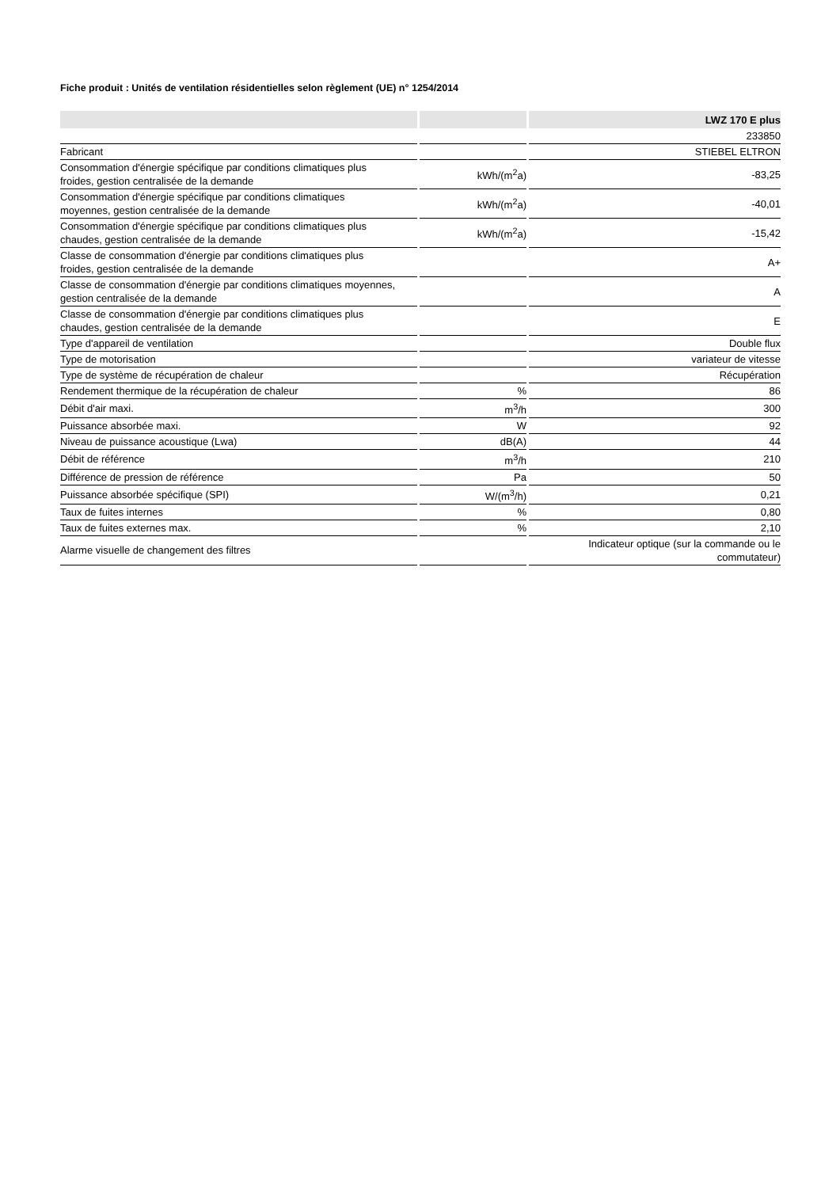Fiche produit : Unités de ventilation résidentielles selon règlement (UE) n° 1254/2014
| | | LWZ 170 E plus |
| --- | --- | --- |
| | | 233850 |
| Fabricant | | STIEBEL ELTRON |
| Consommation d'énergie spécifique par conditions climatiques plus froides, gestion centralisée de la demande | kWh/(m<sup>2</sup>a) | -83,25 |
| Consommation d'énergie spécifique par conditions climatiques moyennes, gestion centralisée de la demande | kWh/(m<sup>2</sup>a) | -40,01 |
| Consommation d'énergie spécifique par conditions climatiques plus chaudes, gestion centralisée de la demande | kWh/(m<sup>2</sup>a) | -15,42 |
| Classe de consommation d'énergie par conditions climatiques plus froides, gestion centralisée de la demande | | A+ |
| Classe de consommation d'énergie par conditions climatiques moyennes, gestion centralisée de la demande | | A |
| Classe de consommation d'énergie par conditions climatiques plus chaudes, gestion centralisée de la demande | | E |
| Type d'appareil de ventilation | | Double flux |
| Type de motorisation | | variateur de vitesse |
| Type de système de récupération de chaleur | | Récupération |
| Rendement thermique de la récupération de chaleur | % | 86 |
| Débit d'air maxi. | m<sup>3</sup>/h | 300 |
| Puissance absorbée maxi. | W | 92 |
| Niveau de puissance acoustique (Lwa) | dB(A) | 44 |
| Débit de référence | m<sup>3</sup>/h | 210 |
| Différence de pression de référence | Pa | 50 |
| Puissance absorbée spécifique (SPI) | W/(m<sup>3</sup>/h) | 0,21 |
| Taux de fuites internes | % | 0,80 |
| Taux de fuites externes max. | % | 2,10 |
| Alarme visuelle de changement des filtres | | Indicateur optique (sur la commande ou le commutateur) |